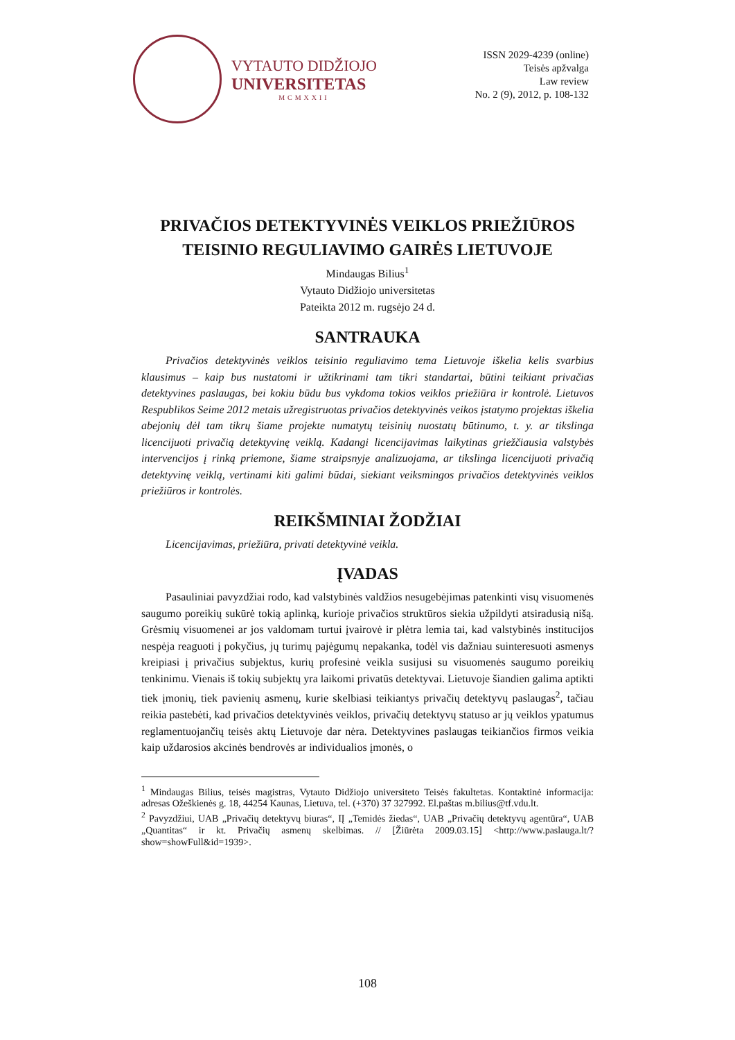VYTAUTO DIDŽIOJO
UNIVERSITETAS
MCMXXII
ISSN 2029-4239 (online)
Teisės apžvalga
Law review
No. 2 (9), 2012, p. 108-132
PRIVAČIOS DETEKTYVINĖS VEIKLOS PRIEŽIŪROS TEISINIO REGULIAVIMO GAIRĖS LIETUVOJE
Mindaugas Bilius<sup>1</sup>
Vytauto Didžiojo universitetas
Pateikta 2012 m. rugsėjo 24 d.
SANTRAUKA
Privačios detektyvinės veiklos teisinio reguliavimo tema Lietuvoje iškelia kelis svarbius klausimus – kaip bus nustatomi ir užtikrinami tam tikri standartai, būtini teikiant privačias detektyvines paslaugas, bei kokiu būdu bus vykdoma tokios veiklos priežiūra ir kontrolė. Lietuvos Respublikos Seime 2012 metais užregistruotas privačios detektyvinės veikos įstatymo projektas iškelia abejonių dėl tam tikrų šiame projekte numatytų teisinių nuostatų būtinumo, t. y. ar tikslinga licencijuoti privačią detektyvinę veiklą. Kadangi licencijavimas laikytinas griežčiausia valstybės intervencijos į rinką priemone, šiame straipsnyje analizuojama, ar tikslinga licencijuoti privačią detektyvinę veiklą, vertinami kiti galimi būdai, siekiant veiksmingos privačios detektyvinės veiklos priežiūros ir kontrolės.
REIKŠMINIAI ŽODŽIAI
Licencijavimas, priežiūra, privati detektyvinė veikla.
ĮVADAS
Pasauliniai pavyzdžiai rodo, kad valstybinės valdžios nesugebėjimas patenkinti visų visuomenės saugumo poreikių sukūrė tokią aplinką, kurioje privačios struktūros siekia užpildyti atsiradusią nišą. Grėsmių visuomenei ar jos valdomam turtui įvairovė ir plėtra lemia tai, kad valstybinės institucijos nespėja reaguoti į pokyčius, jų turimų pajėgumų nepakanka, todėl vis dažniau suinteresuoti asmenys kreipiasi į privačius subjektus, kurių profesinė veikla susijusi su visuomenės saugumo poreikių tenkinimu. Vienais iš tokių subjektų yra laikomi privatūs detektyvai. Lietuvoje šiandien galima aptikti tiek įmonių, tiek pavienių asmenų, kurie skelbiasi teikiantys privačių detektyvų paslaugas<sup>2</sup>, tačiau reikia pastebėti, kad privačios detektyvinės veiklos, privačių detektyvų statuso ar jų veiklos ypatumus reglamentuojančių teisės aktų Lietuvoje dar nėra. Detektyvines paslaugas teikiančios firmos veikia kaip uždarosios akcinės bendrovės ar individualios įmonės, o
<sup>1</sup> Mindaugas Bilius, teisės magistras, Vytauto Didžiojo universiteto Teisės fakultetas. Kontaktinė informacija: adresas Ožeškienės g. 18, 44254 Kaunas, Lietuva, tel. (+370) 37 327992. El.paštas m.bilius@tf.vdu.lt.
<sup>2</sup> Pavyzdžiui, UAB „Privačių detektyvų biuras“, IĮ „Temidės žiedas“, UAB „Privačių detektyvų agentūra“, UAB „Quantitas“ ir kt. Privačių asmenų skelbimas. // [Žiūrėta 2009.03.15] <http://www.paslauga.lt/?show=showFull&id=1939>.
108